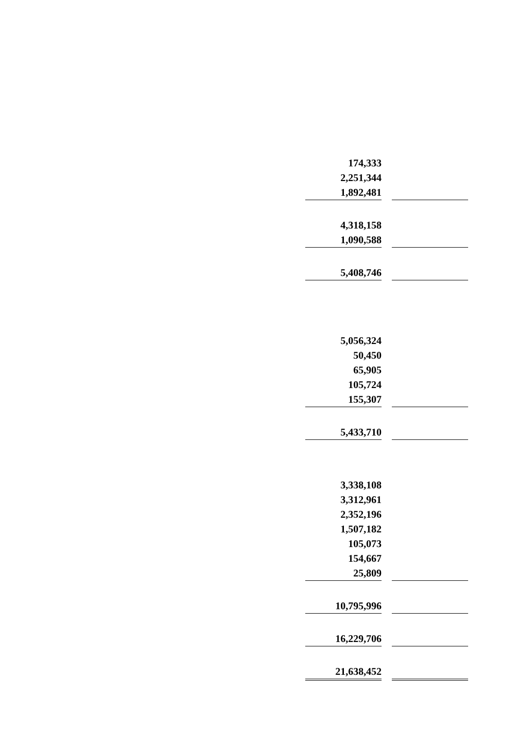| 174,333 | | |
| 2,251,344 | | |
| 1,892,481 | | |
| 4,318,158 | | |
| 1,090,588 | | |
| 5,408,746 | | |
| 5,056,324 | | |
| 50,450 | | |
| 65,905 | | |
| 105,724 | | |
| 155,307 | | |
| 5,433,710 | | |
| 3,338,108 | | |
| 3,312,961 | | |
| 2,352,196 | | |
| 1,507,182 | | |
| 105,073 | | |
| 154,667 | | |
| 25,809 | | |
| 10,795,996 | | |
| 16,229,706 | | |
| 21,638,452 | | |